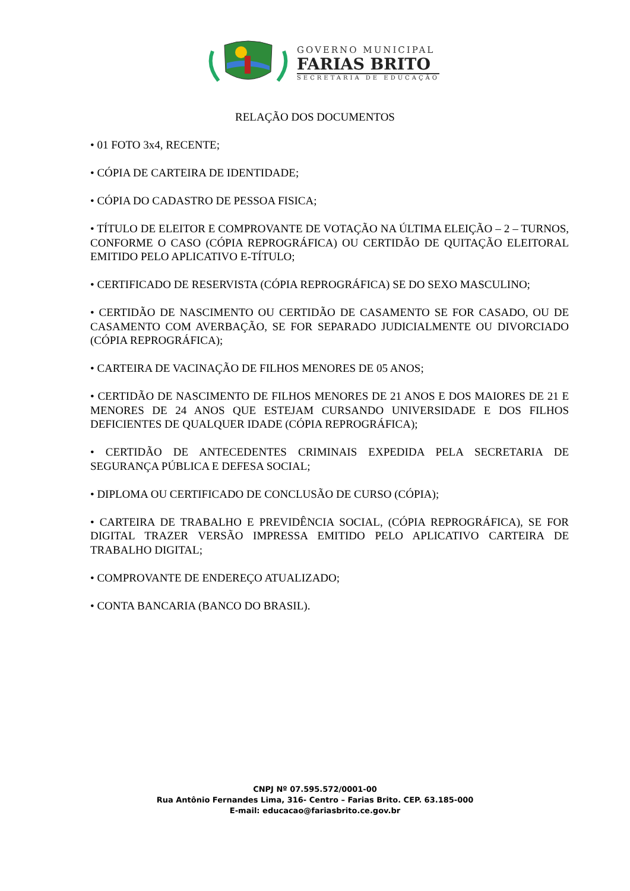GOVERNO MUNICIPAL
FARIAS BRITO
SECRETARIA DE EDUCAÇÃO
RELAÇÃO DOS DOCUMENTOS
• 01 FOTO 3x4, RECENTE;
• CÓPIA DE CARTEIRA DE IDENTIDADE;
• CÓPIA DO CADASTRO DE PESSOA FISICA;
• TÍTULO DE ELEITOR E COMPROVANTE DE VOTAÇÃO NA ÚLTIMA ELEIÇÃO – 2 – TURNOS, CONFORME O CASO (CÓPIA REPROGRÁFICA) OU CERTIDÃO DE QUITAÇÃO ELEITORAL EMITIDO PELO APLICATIVO E-TÍTULO;
• CERTIFICADO DE RESERVISTA (CÓPIA REPROGRÁFICA) SE DO SEXO MASCULINO;
• CERTIDÃO DE NASCIMENTO OU CERTIDÃO DE CASAMENTO SE FOR CASADO, OU DE CASAMENTO COM AVERBAÇÃO, SE FOR SEPARADO JUDICIALMENTE OU DIVORCIADO (CÓPIA REPROGRÁFICA);
• CARTEIRA DE VACINAÇÃO DE FILHOS MENORES DE 05 ANOS;
• CERTIDÃO DE NASCIMENTO DE FILHOS MENORES DE 21 ANOS E DOS MAIORES DE 21 E MENORES DE 24 ANOS QUE ESTEJAM CURSANDO UNIVERSIDADE E DOS FILHOS DEFICIENTES DE QUALQUER IDADE (CÓPIA REPROGRÁFICA);
• CERTIDÃO DE ANTECEDENTES CRIMINAIS EXPEDIDA PELA SECRETARIA DE SEGURANÇA PÚBLICA E DEFESA SOCIAL;
• DIPLOMA OU CERTIFICADO DE CONCLUSÃO DE CURSO (CÓPIA);
• CARTEIRA DE TRABALHO E PREVIDÊNCIA SOCIAL, (CÓPIA REPROGRÁFICA), SE FOR DIGITAL TRAZER VERSÃO IMPRESSA EMITIDO PELO APLICATIVO CARTEIRA DE TRABALHO DIGITAL;
• COMPROVANTE DE ENDEREÇO ATUALIZADO;
• CONTA BANCARIA (BANCO DO BRASIL).
CNPJ Nº 07.595.572/0001-00
Rua Antônio Fernandes Lima, 316- Centro – Farias Brito. CEP. 63.185-000
E-mail: educacao@fariasbrito.ce.gov.br